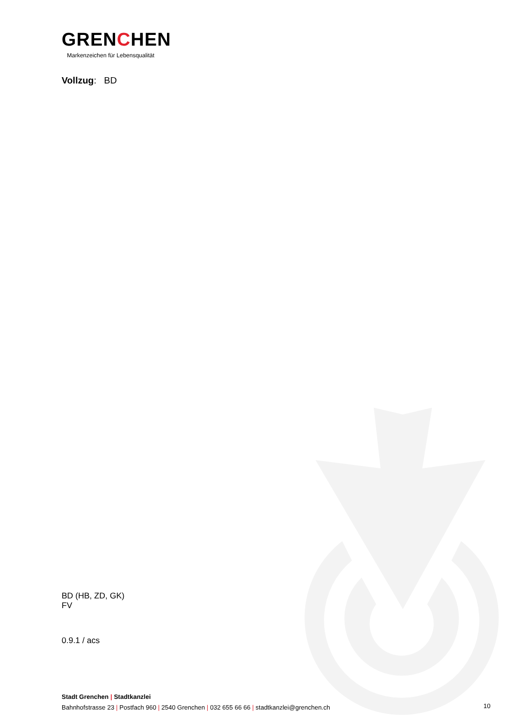GRENCHEN
Markenzeichen für Lebensqualität
Vollzug: BD
BD (HB, ZD, GK)
FV
0.9.1 / acs
Stadt Grenchen | Stadtkanzlei
Bahnhofstrasse 23 | Postfach 960 | 2540 Grenchen | 032 655 66 66 | stadtkanzlei@grenchen.ch
10